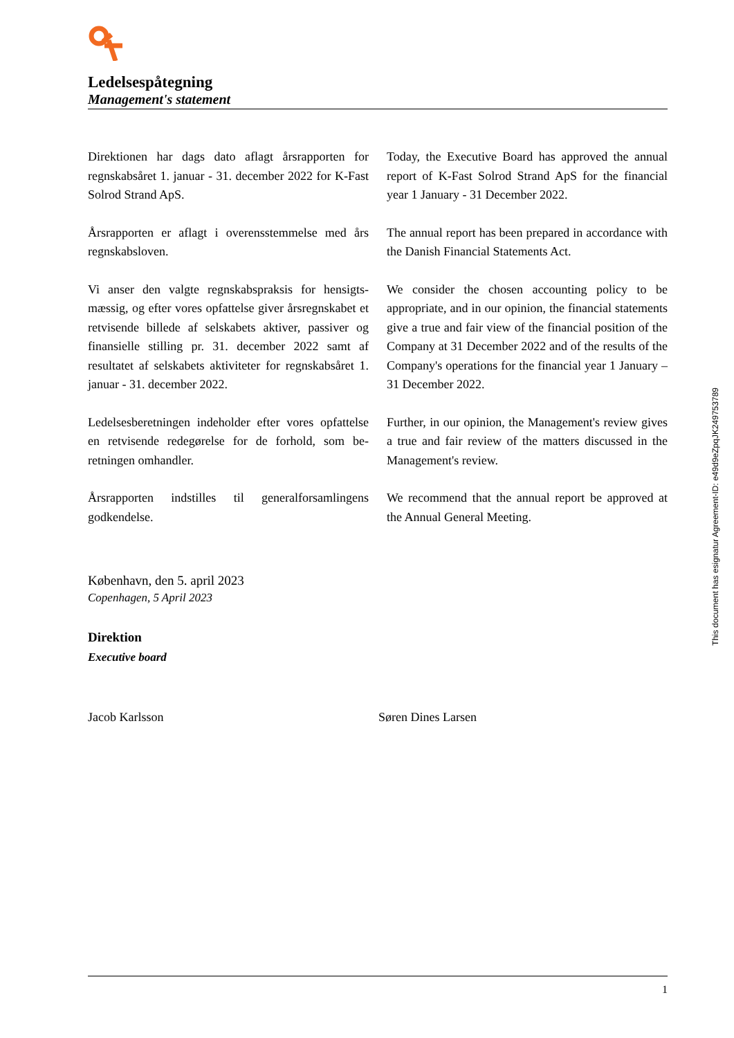Ledelsespåtegning
Management's statement
Direktionen har dags dato aflagt årsrapporten for regnskabsåret 1. januar - 31. december 2022 for K-Fast Solrod Strand ApS.
Årsrapporten er aflagt i overensstemmelse med års regnskabsloven.
Vi anser den valgte regnskabspraksis for hensigts­mæssig, og efter vores opfattelse giver årsregnska­bet et retvisende billede af selskabets aktiver, passi­ver og finansielle stilling pr. 31. december 2022 samt af resultatet af selskabets aktiviteter for regn­skabsåret 1. januar - 31. december 2022.
Ledelsesberetningen indeholder efter vores opfattel­se en retvisende redegørelse for de forhold, som be­retningen omhandler.
Årsrapporten indstilles til generalforsamlingens godkendelse.
Today, the Executive Board has approved the annual report of K-Fast Solrod Strand ApS for the financial year 1 January - 31 December 2022.
The annual report has been prepared in accordance with the Danish Financial Statements Act.
We consider the chosen accounting policy to be appropriate, and in our opinion, the financial statements give a true and fair view of the financial position of the Company at 31 December 2022 and of the results of the Company's operations for the financial year 1 January – 31 December 2022.
Further, in our opinion, the Management's review gives a true and fair review of the matters discussed in the Management's review.
We recommend that the annual report be approved at the Annual General Meeting.
København, den 5. april 2023
Copenhagen, 5 April 2023
Direktion
Executive board
Jacob Karlsson Søren Dines Larsen
This document has esignatur Agreement-ID: e49d9eZpqJK249753789
1